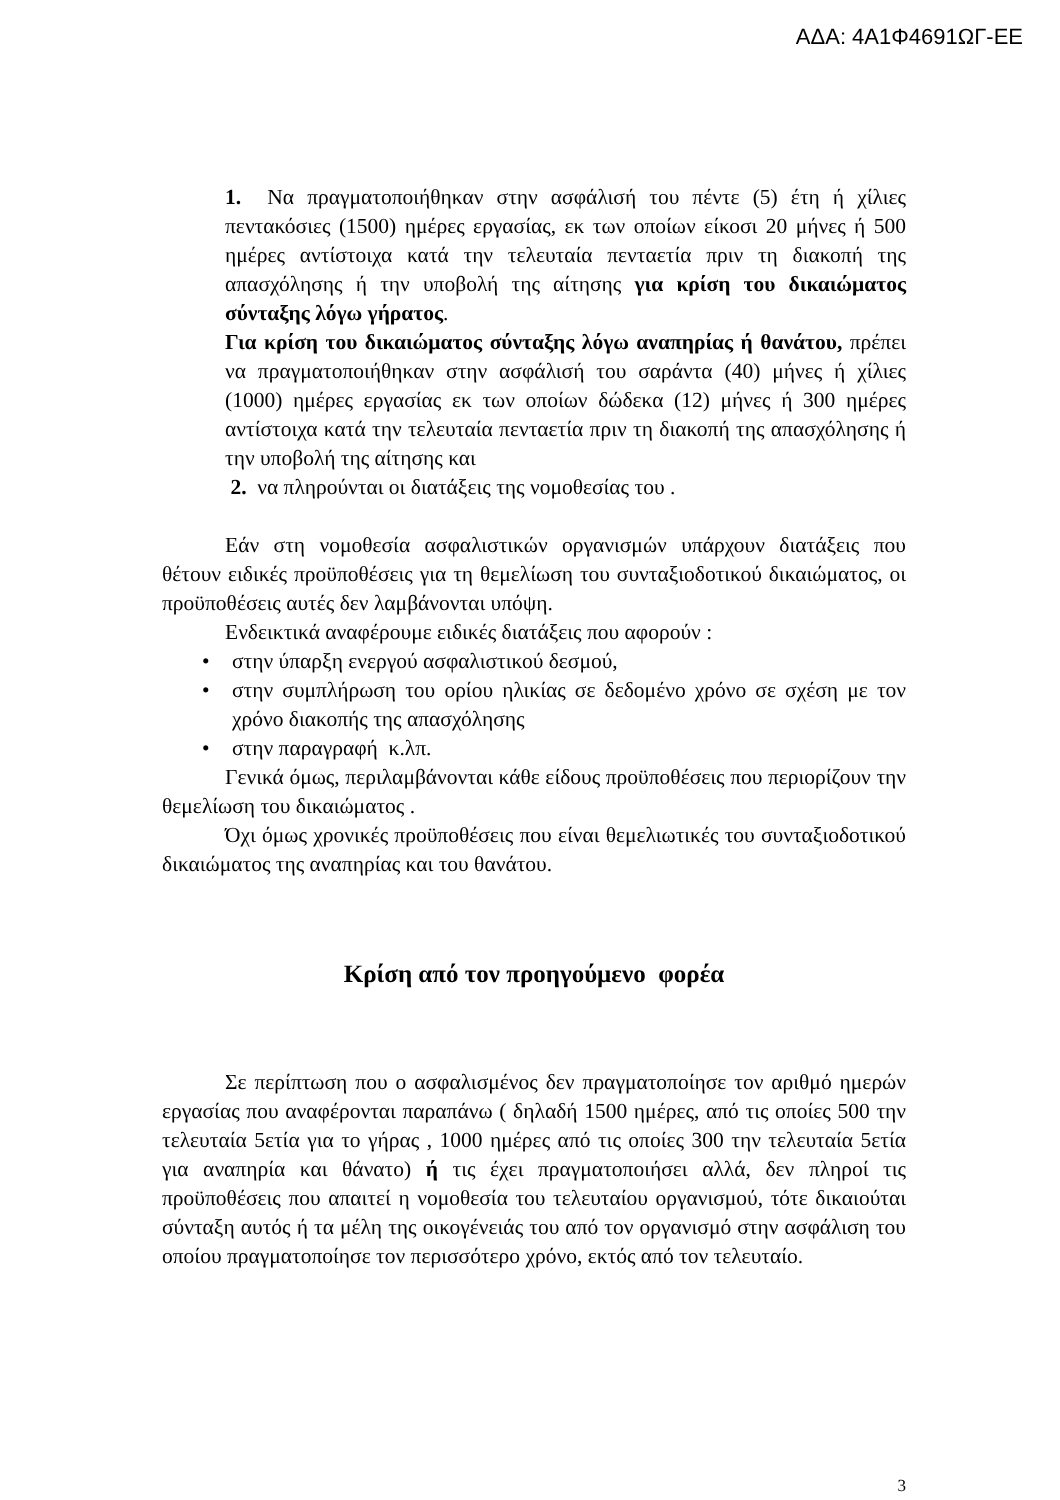ΑΔΑ: 4Α1Φ4691ΩΓ-ΕΕ
1. Να πραγματοποιήθηκαν στην ασφάλισή του πέντε (5) έτη ή χίλιες πεντακόσιες (1500) ημέρες εργασίας, εκ των οποίων είκοσι 20 μήνες ή 500 ημέρες αντίστοιχα κατά την τελευταία πενταετία πριν τη διακοπή της απασχόλησης ή την υποβολή της αίτησης για κρίση του δικαιώματος σύνταξης λόγω γήρατος.
Για κρίση του δικαιώματος σύνταξης λόγω αναπηρίας ή θανάτου, πρέπει να πραγματοποιήθηκαν στην ασφάλισή του σαράντα (40) μήνες ή χίλιες (1000) ημέρες εργασίας εκ των οποίων δώδεκα (12) μήνες ή 300 ημέρες αντίστοιχα κατά την τελευταία πενταετία πριν τη διακοπή της απασχόλησης ή την υποβολή της αίτησης και
2. να πληρούνται οι διατάξεις της νομοθεσίας του .
Εάν στη νομοθεσία ασφαλιστικών οργανισμών υπάρχουν διατάξεις που θέτουν ειδικές προϋποθέσεις για τη θεμελίωση του συνταξιοδοτικού δικαιώματος, οι προϋποθέσεις αυτές δεν λαμβάνονται υπόψη.
Ενδεικτικά αναφέρουμε ειδικές διατάξεις που αφορούν :
• στην ύπαρξη ενεργού ασφαλιστικού δεσμού,
• στην συμπλήρωση του ορίου ηλικίας σε δεδομένο χρόνο σε σχέση με τον χρόνο διακοπής της απασχόλησης
• στην παραγραφή κ.λπ.
Γενικά όμως, περιλαμβάνονται κάθε είδους προϋποθέσεις που περιορίζουν την θεμελίωση του δικαιώματος .
Όχι όμως χρονικές προϋποθέσεις που είναι θεμελιωτικές του συνταξιοδοτικού δικαιώματος της αναπηρίας και του θανάτου.
Κρίση από τον προηγούμενο φορέα
Σε περίπτωση που ο ασφαλισμένος δεν πραγματοποίησε τον αριθμό ημερών εργασίας που αναφέρονται παραπάνω ( δηλαδή 1500 ημέρες, από τις οποίες 500 την τελευταία 5ετία για το γήρας , 1000 ημέρες από τις οποίες 300 την τελευταία 5ετία για αναπηρία και θάνατο) ή τις έχει πραγματοποιήσει αλλά, δεν πληροί τις προϋποθέσεις που απαιτεί η νομοθεσία του τελευταίου οργανισμού, τότε δικαιούται σύνταξη αυτός ή τα μέλη της οικογένειάς του από τον οργανισμό στην ασφάλιση του οποίου πραγματοποίησε τον περισσότερο χρόνο, εκτός από τον τελευταίο.
3